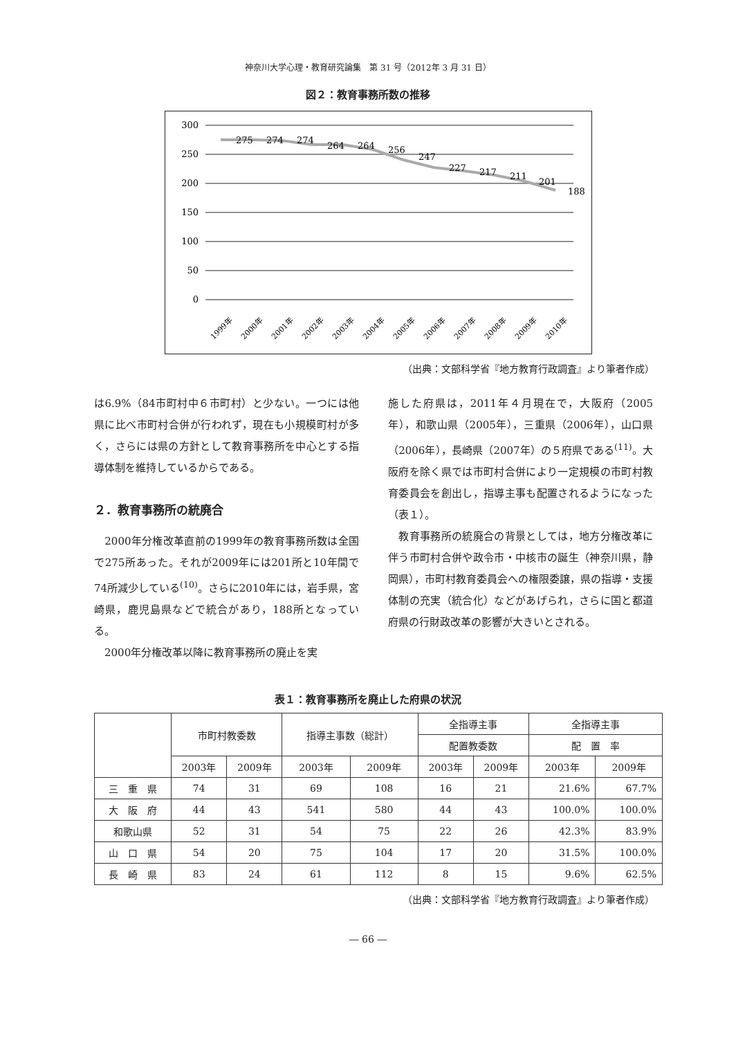神奈川大学心理・教育研究論集　第 31 号（2012年 3 月 31 日）
図２：教育事務所数の推移
300
250
200
150
100
50
0
275
274
274
264
264
256
247
227
217
211
201
188
1999年
2000年
2001年
2002年
2003年
2004年
2005年
2006年
2007年
2008年
2009年
2010年
（出典：文部科学省『地方教育行政調査』より筆者作成）
は6.9%（84市町村中６市町村）と少ない。一つには他県に比べ市町村合併が行われず，現在も小規模町村が多く，さらには県の方針として教育事務所を中心とする指導体制を維持しているからである。
２．教育事務所の統廃合
　2000年分権改革直前の1999年の教育事務所数は全国で275所あった。それが2009年には201所と10年間で74所減少している<sup>(10)</sup>。さらに2010年には，岩手県，宮崎県，鹿児島県などで統合があり，188所となっている。
　2000年分権改革以降に教育事務所の廃止を実
施した府県は，2011年４月現在で，大阪府（2005年），和歌山県（2005年），三重県（2006年），山口県（2006年），長崎県（2007年）の５府県である<sup>(11)</sup>。大阪府を除く県では市町村合併により一定規模の市町村教育委員会を創出し，指導主事も配置されるようになった（表１）。
　教育事務所の統廃合の背景としては，地方分権改革に伴う市町村合併や政令市・中核市の誕生（神奈川県，静岡県），市町村教育委員会への権限委譲，県の指導・支援体制の充実（統合化）などがあげられ，さらに国と都道府県の行財政改革の影響が大きいとされる。
表１：教育事務所を廃止した府県の状況
| | 市町村教委数 | | 指導主事数（総計） | | 全指導主事 | | 全指導主事 | |
| --- | --- | --- | --- | --- | --- | --- | --- | --- |
| | | | | | 配置教委数 | | 配 置 率 | |
| | 2003年 | 2009年 | 2003年 | 2009年 | 2003年 | 2009年 | 2003年 | 2009年 |
| 三 重 県 | 74 | 31 | 69 | 108 | 16 | 21 | 21.6% | 67.7% |
| 大 阪 府 | 44 | 43 | 541 | 580 | 44 | 43 | 100.0% | 100.0% |
| 和歌山県 | 52 | 31 | 54 | 75 | 22 | 26 | 42.3% | 83.9% |
| 山 口 県 | 54 | 20 | 75 | 104 | 17 | 20 | 31.5% | 100.0% |
| 長 崎 県 | 83 | 24 | 61 | 112 | 8 | 15 | 9.6% | 62.5% |
（出典：文部科学省『地方教育行政調査』より筆者作成）
― 66 ―